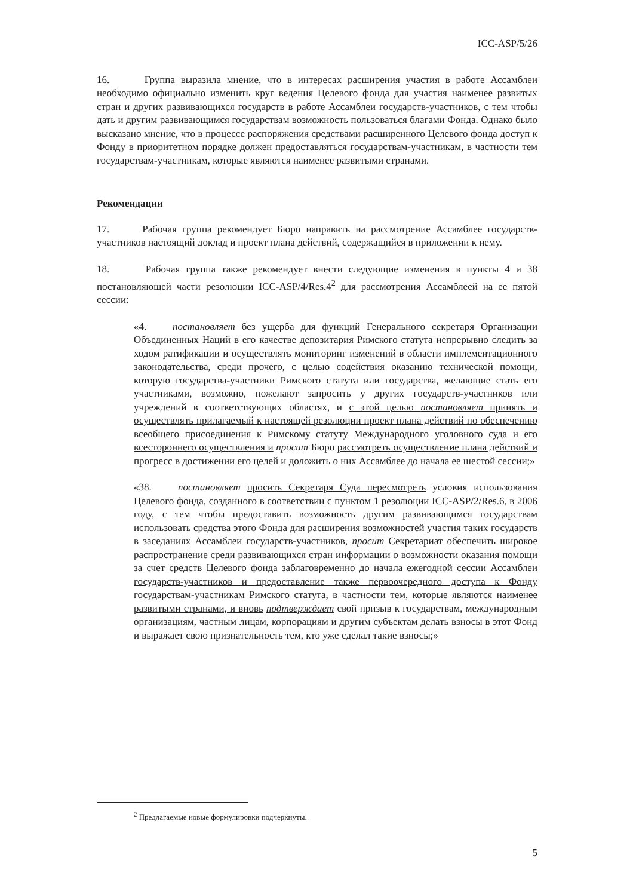ICC-ASP/5/26
16. Группа выразила мнение, что в интересах расширения участия в работе Ассамблеи необходимо официально изменить круг ведения Целевого фонда для участия наименее развитых стран и других развивающихся государств в работе Ассамблеи государств-участников, с тем чтобы дать и другим развивающимся государствам возможность пользоваться благами Фонда. Однако было высказано мнение, что в процессе распоряжения средствами расширенного Целевого фонда доступ к Фонду в приоритетном порядке должен предоставляться государствам-участникам, в частности тем государствам-участникам, которые являются наименее развитыми странами.
Рекомендации
17. Рабочая группа рекомендует Бюро направить на рассмотрение Ассамблее государств-участников настоящий доклад и проект плана действий, содержащийся в приложении к нему.
18. Рабочая группа также рекомендует внести следующие изменения в пункты 4 и 38 постановляющей части резолюции ICC-ASP/4/Res.4<sup>2</sup> для рассмотрения Ассамблеей на ее пятой сессии:
«4. постановляет без ущерба для функций Генерального секретаря Организации Объединенных Наций в его качестве депозитария Римского статута непрерывно следить за ходом ратификации и осуществлять мониторинг изменений в области имплементационного законодательства, среди прочего, с целью содействия оказанию технической помощи, которую государства-участники Римского статута или государства, желающие стать его участниками, возможно, пожелают запросить у других государств-участников или учреждений в соответствующих областях, и с этой целью постановляет принять и осуществлять прилагаемый к настоящей резолюции проект плана действий по обеспечению всеобщего присоединения к Римскому статуту Международного уголовного суда и его всестороннего осуществления и просит Бюро рассмотреть осуществление плана действий и прогресс в достижении его целей и доложить о них Ассамблее до начала ее шестой сессии;»
«38. постановляет просить Секретаря Суда пересмотреть условия использования Целевого фонда, созданного в соответствии с пунктом 1 резолюции ICC-ASP/2/Res.6, в 2006 году, с тем чтобы предоставить возможность другим развивающимся государствам использовать средства этого Фонда для расширения возможностей участия таких государств в заседаниях Ассамблеи государств-участников, просит Секретариат обеспечить широкое распространение среди развивающихся стран информации о возможности оказания помощи за счет средств Целевого фонда заблаговременно до начала ежегодной сессии Ассамблеи государств-участников и предоставление также первоочередного доступа к Фонду государствам-участникам Римского статута, в частности тем, которые являются наименее развитыми странами, и вновь подтверждает свой призыв к государствам, международным организациям, частным лицам, корпорациям и другим субъектам делать взносы в этот Фонд и выражает свою признательность тем, кто уже сделал такие взносы;»
<sup>2</sup> Предлагаемые новые формулировки подчеркнуты.
5